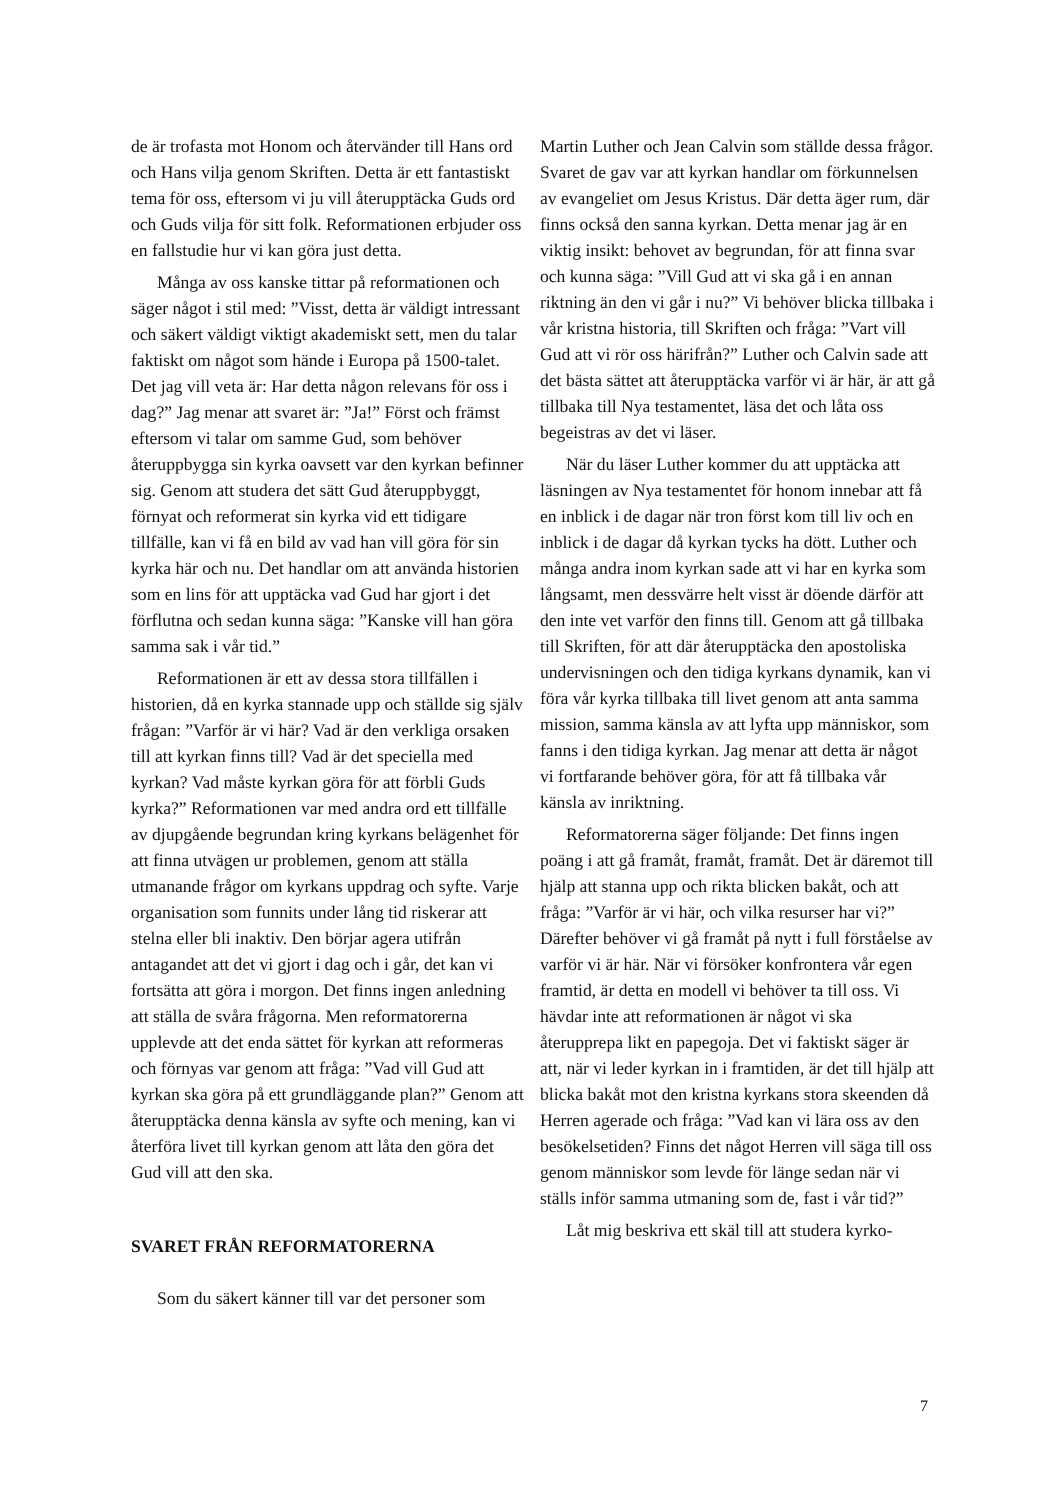de är trofasta mot Honom och återvänder till Hans ord och Hans vilja genom Skriften. Detta är ett fantastiskt tema för oss, eftersom vi ju vill återupptäcka Guds ord och Guds vilja för sitt folk. Reformationen erbjuder oss en fallstudie hur vi kan göra just detta.
Många av oss kanske tittar på reformationen och säger något i stil med: ”Visst, detta är väldigt intressant och säkert väldigt viktigt akademiskt sett, men du talar faktiskt om något som hände i Europa på 1500-talet. Det jag vill veta är: Har detta någon relevans för oss i dag?” Jag menar att svaret är: ”Ja!” Först och främst eftersom vi talar om samme Gud, som behöver återuppbygga sin kyrka oavsett var den kyrkan befinner sig. Genom att studera det sätt Gud återuppbyggt, förnyat och reformerat sin kyrka vid ett tidigare tillfälle, kan vi få en bild av vad han vill göra för sin kyrka här och nu. Det handlar om att använda historien som en lins för att upptäcka vad Gud har gjort i det förflutna och sedan kunna säga: ”Kanske vill han göra samma sak i vår tid.”
Reformationen är ett av dessa stora tillfällen i historien, då en kyrka stannade upp och ställde sig själv frågan: ”Varför är vi här? Vad är den verkliga orsaken till att kyrkan finns till? Vad är det speciella med kyrkan? Vad måste kyrkan göra för att förbli Guds kyrka?” Reformationen var med andra ord ett tillfälle av djupgående begrundan kring kyrkans belägenhet för att finna utvägen ur problemen, genom att ställa utmanande frågor om kyrkans uppdrag och syfte. Varje organisation som funnits under lång tid riskerar att stelna eller bli inaktiv. Den börjar agera utifrån antagandet att det vi gjort i dag och i går, det kan vi fortsätta att göra i morgon. Det finns ingen anledning att ställa de svåra frågorna. Men reformatorerna upplevde att det enda sättet för kyrkan att reformeras och förnyas var genom att fråga: ”Vad vill Gud att kyrkan ska göra på ett grundläggande plan?” Genom att återupptäcka denna känsla av syfte och mening, kan vi återföra livet till kyrkan genom att låta den göra det Gud vill att den ska.
SVARET FRÅN REFORMATORERNA
Som du säkert känner till var det personer som
Martin Luther och Jean Calvin som ställde dessa frågor. Svaret de gav var att kyrkan handlar om förkunnelsen av evangeliet om Jesus Kristus. Där detta äger rum, där finns också den sanna kyrkan. Detta menar jag är en viktig insikt: behovet av begrundan, för att finna svar och kunna säga: ”Vill Gud att vi ska gå i en annan riktning än den vi går i nu?” Vi behöver blicka tillbaka i vår kristna historia, till Skriften och fråga: ”Vart vill Gud att vi rör oss härifrån?” Luther och Calvin sade att det bästa sättet att återupptäcka varför vi är här, är att gå tillbaka till Nya testamentet, läsa det och låta oss begeistras av det vi läser.
När du läser Luther kommer du att upptäcka att läsningen av Nya testamentet för honom innebar att få en inblick i de dagar när tron först kom till liv och en inblick i de dagar då kyrkan tycks ha dött. Luther och många andra inom kyrkan sade att vi har en kyrka som långsamt, men dessvärre helt visst är döende därför att den inte vet varför den finns till. Genom att gå tillbaka till Skriften, för att där återupptäcka den apostoliska undervisningen och den tidiga kyrkans dynamik, kan vi föra vår kyrka tillbaka till livet genom att anta samma mission, samma känsla av att lyfta upp människor, som fanns i den tidiga kyrkan. Jag menar att detta är något vi fortfarande behöver göra, för att få tillbaka vår känsla av inriktning.
Reformatorerna säger följande: Det finns ingen poäng i att gå framåt, framåt, framåt. Det är däremot till hjälp att stanna upp och rikta blicken bakåt, och att fråga: ”Varför är vi här, och vilka resurser har vi?” Därefter behöver vi gå framåt på nytt i full förståelse av varför vi är här. När vi försöker konfrontera vår egen framtid, är detta en modell vi behöver ta till oss. Vi hävdar inte att reformationen är något vi ska återupprepa likt en papegoja. Det vi faktiskt säger är att, när vi leder kyrkan in i framtiden, är det till hjälp att blicka bakåt mot den kristna kyrkans stora skeenden då Herren agerade och fråga: ”Vad kan vi lära oss av den besökelsetiden? Finns det något Herren vill säga till oss genom människor som levde för länge sedan när vi ställs inför samma utmaning som de, fast i vår tid?”
Låt mig beskriva ett skäl till att studera kyrko-
7